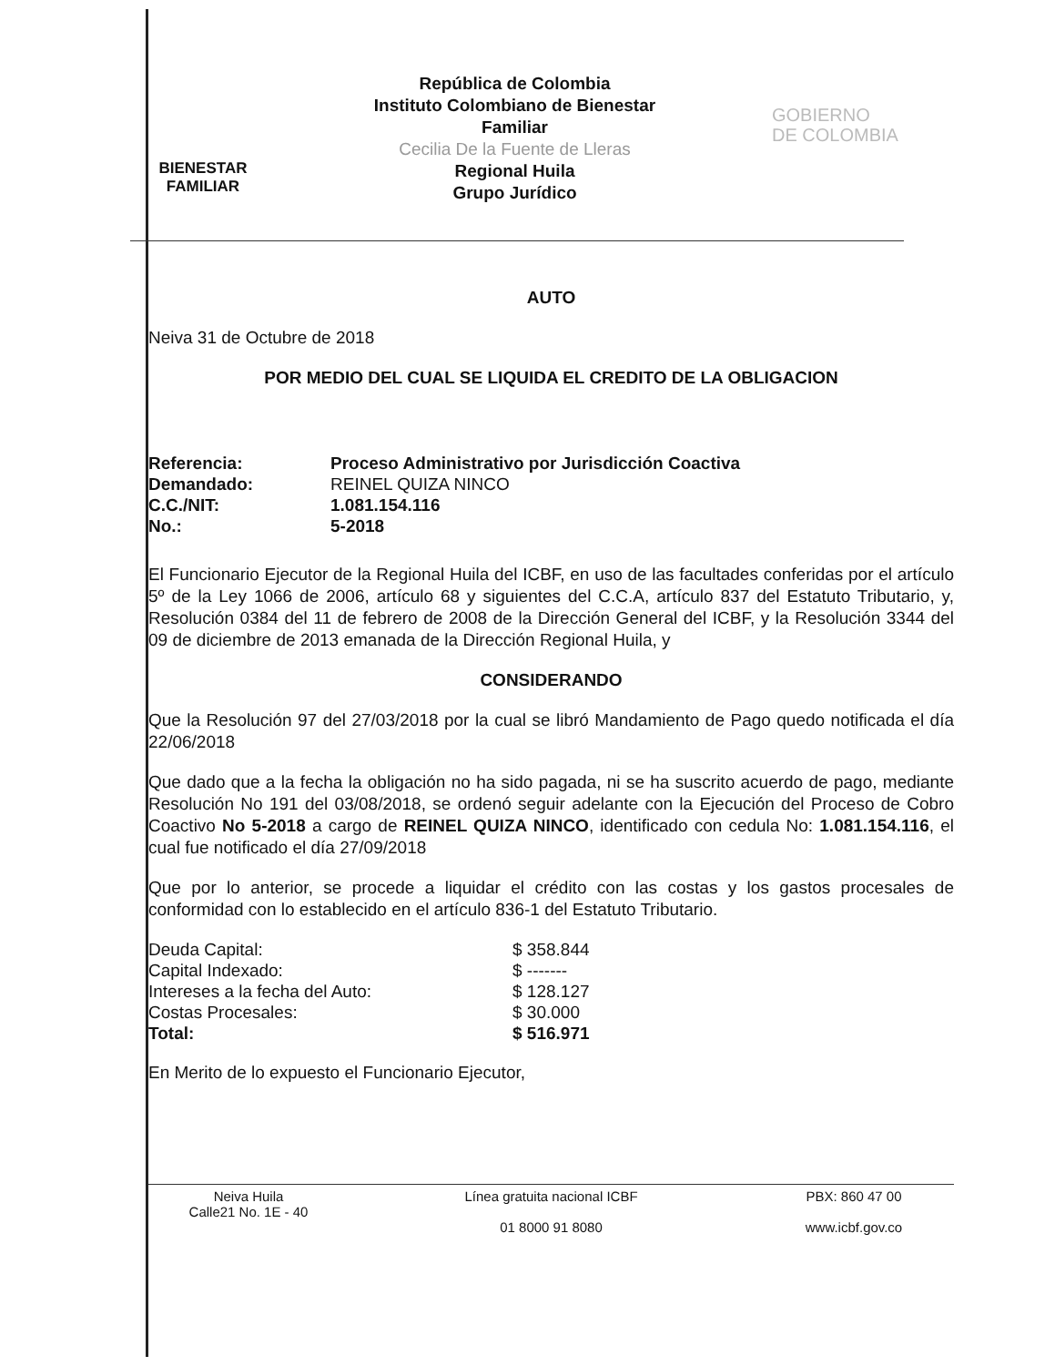BIENESTAR
FAMILIAR
República de Colombia
Instituto Colombiano de Bienestar
Familiar
Cecilia De la Fuente de Lleras
Regional Huila
Grupo Jurídico
GOBIERNO
DE COLOMBIA
AUTO
Neiva 31 de Octubre de 2018
POR MEDIO DEL CUAL SE LIQUIDA EL CREDITO DE LA OBLIGACION
| Referencia: | Proceso Administrativo por Jurisdicción Coactiva |
| Demandado: | REINEL QUIZA NINCO |
| C.C./NIT: | 1.081.154.116 |
| No.: | 5-2018 |
El Funcionario Ejecutor de la Regional Huila del ICBF, en uso de las facultades conferidas por el artículo 5º de la Ley 1066 de 2006, artículo 68 y siguientes del C.C.A, artículo 837 del Estatuto Tributario, y, Resolución 0384 del 11 de febrero de 2008 de la Dirección General del ICBF, y la Resolución 3344 del 09 de diciembre de 2013 emanada de la Dirección Regional Huila, y
CONSIDERANDO
Que la Resolución 97 del 27/03/2018 por la cual se libró Mandamiento de Pago quedo notificada el día 22/06/2018
Que dado que a la fecha la obligación no ha sido pagada, ni se ha suscrito acuerdo de pago, mediante Resolución No 191 del 03/08/2018, se ordenó seguir adelante con la Ejecución del Proceso de Cobro Coactivo No 5-2018 a cargo de REINEL QUIZA NINCO, identificado con cedula No: 1.081.154.116, el cual fue notificado el día 27/09/2018
Que por lo anterior, se procede a liquidar el crédito con las costas y los gastos procesales de conformidad con lo establecido en el artículo 836-1 del Estatuto Tributario.
| Deuda Capital: | $ 358.844 |
| Capital Indexado: | $ ------- |
| Intereses a la fecha del Auto: | $ 128.127 |
| Costas Procesales: | $ 30.000 |
| Total: | $ 516.971 |
En Merito de lo expuesto el Funcionario Ejecutor,
Neiva Huila
Calle21 No. 1E - 40
Línea gratuita nacional ICBF
01 8000 91 8080
PBX: 860 47 00
www.icbf.gov.co